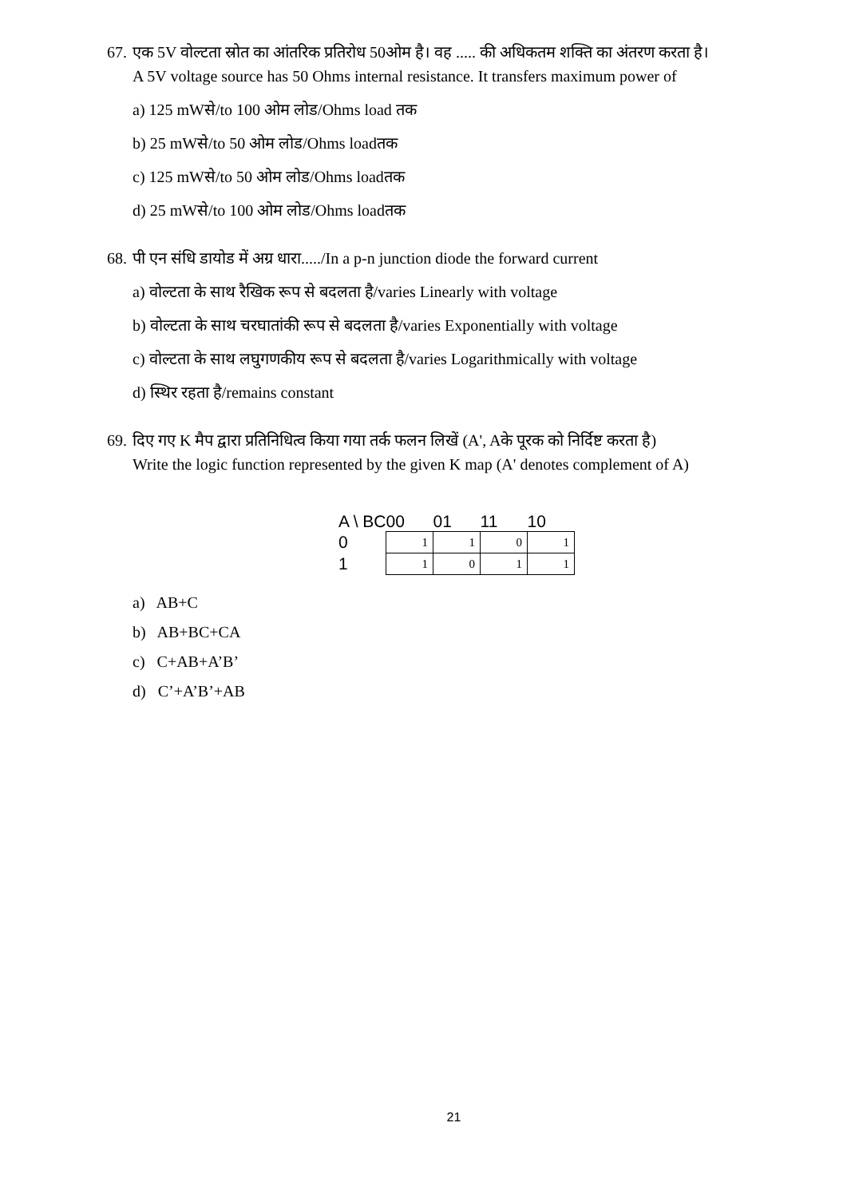67. एक 5V वोल्टता स्रोत का आंतरिक प्रतिरोध 50ओम है। वह ..... की अधिकतम शक्ति का अंतरण करता है।
A 5V voltage source has 50 Ohms internal resistance. It transfers maximum power of
a) 125 mWसे/to 100 ओम लोड/Ohms load तक
b) 25 mWसे/to 50 ओम लोड/Ohms loadतक
c) 125 mWसे/to 50 ओम लोड/Ohms loadतक
d) 25 mWसे/to 100 ओम लोड/Ohms loadतक
68. पी एन संधि डायोड में अग्र धारा...../In a p-n junction diode the forward current
a) वोल्टता के साथ रैखिक रूप से बदलता है/varies Linearly with voltage
b) वोल्टता के साथ चरघातांकी रूप से बदलता है/varies Exponentially with voltage
c) वोल्टता के साथ लघुगणकीय रूप से बदलता है/varies Logarithmically with voltage
d) स्थिर रहता है/remains constant
69. दिए गए K मैप द्वारा प्रतिनिधित्व किया गया तर्क फलन लिखें (A', Aके पूरक को निर्दिष्ट करता है)
Write the logic function represented by the given K map (A' denotes complement of A)
| A \ BC | 00 | 01 | 11 | 10 |
| 0 | 1 | 1 | 0 | 1 |
| 1 | 1 | 0 | 1 | 1 |
a) AB+C
b) AB+BC+CA
c) C+AB+A’B’
d) C’+A’B’+AB
21